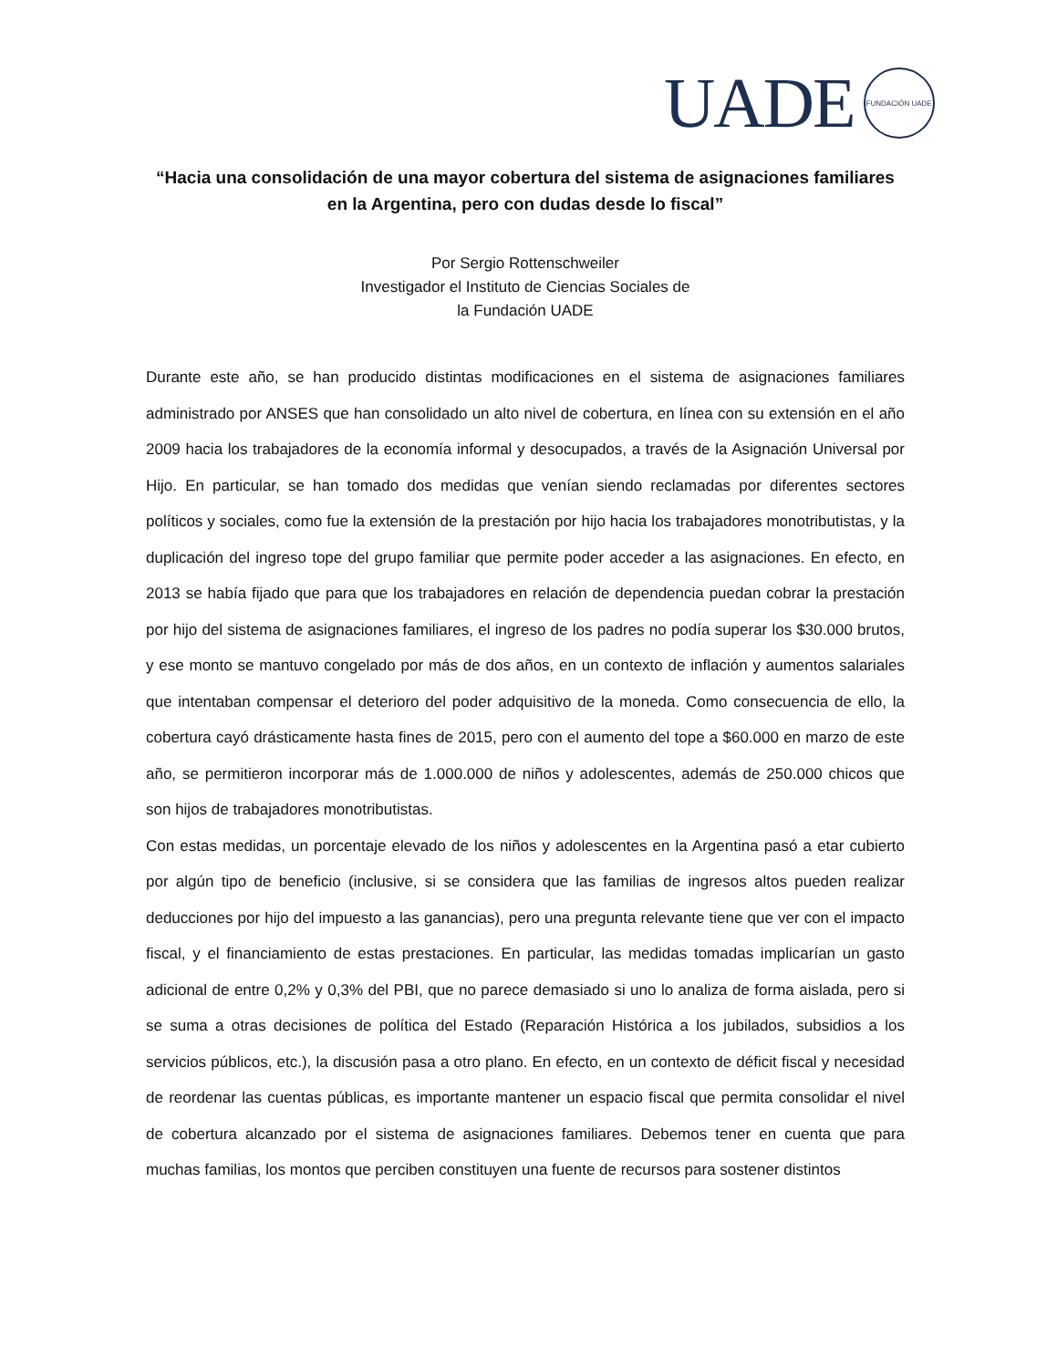UADE
FUNDACIÓN UADE
“Hacia una consolidación de una mayor cobertura del sistema de asignaciones familiares en la Argentina, pero con dudas desde lo fiscal”
Por Sergio Rottenschweiler
Investigador el Instituto de Ciencias Sociales de
la Fundación UADE
Durante este año, se han producido distintas modificaciones en el sistema de asignaciones familiares administrado por ANSES que han consolidado un alto nivel de cobertura, en línea con su extensión en el año 2009 hacia los trabajadores de la economía informal y desocupados, a través de la Asignación Universal por Hijo. En particular, se han tomado dos medidas que venían siendo reclamadas por diferentes sectores políticos y sociales, como fue la extensión de la prestación por hijo hacia los trabajadores monotributistas, y la duplicación del ingreso tope del grupo familiar que permite poder acceder a las asignaciones. En efecto, en 2013 se había fijado que para que los trabajadores en relación de dependencia puedan cobrar la prestación por hijo del sistema de asignaciones familiares, el ingreso de los padres no podía superar los $30.000 brutos, y ese monto se mantuvo congelado por más de dos años, en un contexto de inflación y aumentos salariales que intentaban compensar el deterioro del poder adquisitivo de la moneda. Como consecuencia de ello, la cobertura cayó drásticamente hasta fines de 2015, pero con el aumento del tope a $60.000 en marzo de este año, se permitieron incorporar más de 1.000.000 de niños y adolescentes, además de 250.000 chicos que son hijos de trabajadores monotributistas.
Con estas medidas, un porcentaje elevado de los niños y adolescentes en la Argentina pasó a etar cubierto por algún tipo de beneficio (inclusive, si se considera que las familias de ingresos altos pueden realizar deducciones por hijo del impuesto a las ganancias), pero una pregunta relevante tiene que ver con el impacto fiscal, y el financiamiento de estas prestaciones. En particular, las medidas tomadas implicarían un gasto adicional de entre 0,2% y 0,3% del PBI, que no parece demasiado si uno lo analiza de forma aislada, pero si se suma a otras decisiones de política del Estado (Reparación Histórica a los jubilados, subsidios a los servicios públicos, etc.), la discusión pasa a otro plano. En efecto, en un contexto de déficit fiscal y necesidad de reordenar las cuentas públicas, es importante mantener un espacio fiscal que permita consolidar el nivel de cobertura alcanzado por el sistema de asignaciones familiares. Debemos tener en cuenta que para muchas familias, los montos que perciben constituyen una fuente de recursos para sostener distintos